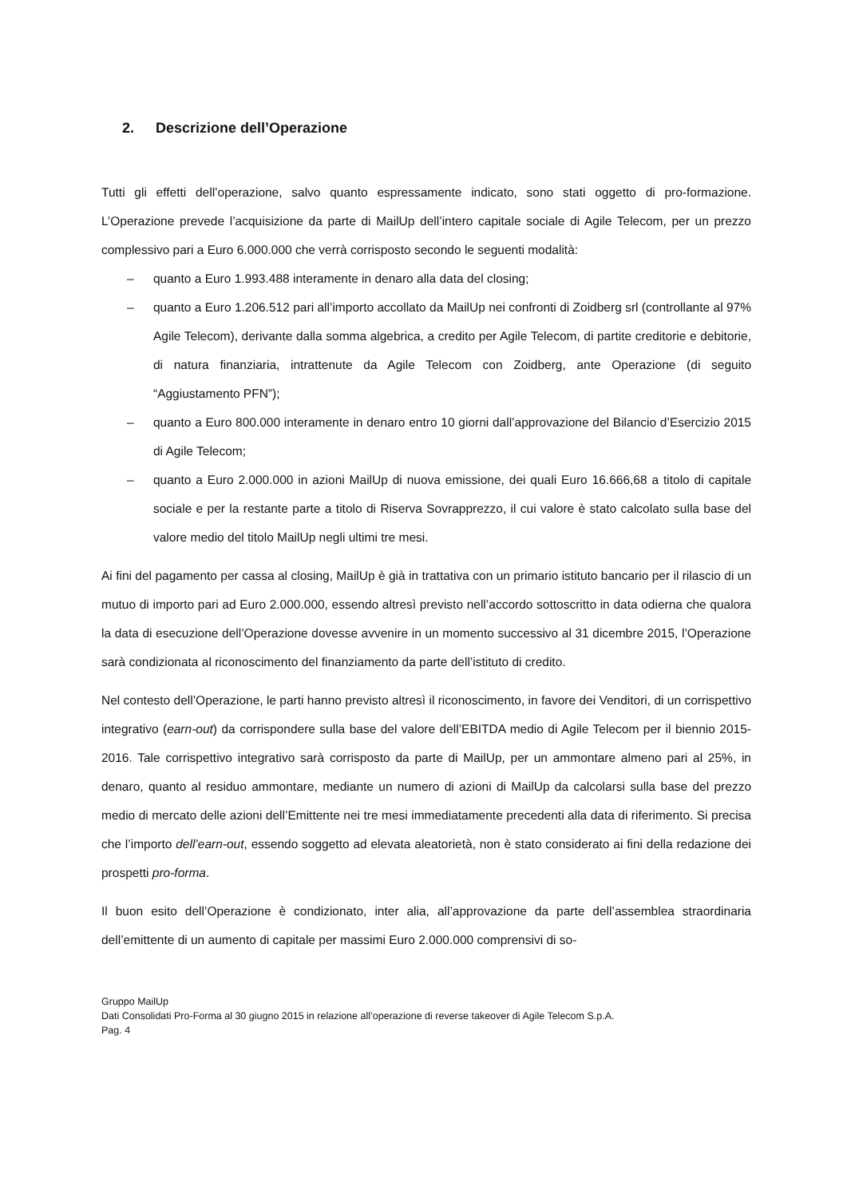2. Descrizione dell’Operazione
Tutti gli effetti dell’operazione, salvo quanto espressamente indicato, sono stati oggetto di pro-formazione. L’Operazione prevede l’acquisizione da parte di MailUp dell’intero capitale sociale di Agile Telecom, per un prezzo complessivo pari a Euro 6.000.000 che verrà corrisposto secondo le seguenti modalità:
– quanto a Euro 1.993.488 interamente in denaro alla data del closing;
– quanto a Euro 1.206.512 pari all’importo accollato da MailUp nei confronti di Zoidberg srl (controllante al 97% Agile Telecom), derivante dalla somma algebrica, a credito per Agile Telecom, di partite creditorie e debitorie, di natura finanziaria, intrattenute da Agile Telecom con Zoidberg, ante Operazione (di seguito “Aggiustamento PFN”);
– quanto a Euro 800.000 interamente in denaro entro 10 giorni dall’approvazione del Bilancio d’Esercizio 2015 di Agile Telecom;
– quanto a Euro 2.000.000 in azioni MailUp di nuova emissione, dei quali Euro 16.666,68 a titolo di capitale sociale e per la restante parte a titolo di Riserva Sovrapprezzo, il cui valore è stato calcolato sulla base del valore medio del titolo MailUp negli ultimi tre mesi.
Ai fini del pagamento per cassa al closing, MailUp è già in trattativa con un primario istituto bancario per il rilascio di un mutuo di importo pari ad Euro 2.000.000, essendo altresì previsto nell’accordo sottoscritto in data odierna che qualora la data di esecuzione dell’Operazione dovesse avvenire in un momento successivo al 31 dicembre 2015, l’Operazione sarà condizionata al riconoscimento del finanziamento da parte dell’istituto di credito.
Nel contesto dell’Operazione, le parti hanno previsto altresì il riconoscimento, in favore dei Venditori, di un corrispettivo integrativo (earn-out) da corrispondere sulla base del valore dell’EBITDA medio di Agile Telecom per il biennio 2015-2016. Tale corrispettivo integrativo sarà corrisposto da parte di MailUp, per un ammontare almeno pari al 25%, in denaro, quanto al residuo ammontare, mediante un numero di azioni di MailUp da calcolarsi sulla base del prezzo medio di mercato delle azioni dell’Emittente nei tre mesi immediatamente precedenti alla data di riferimento. Si precisa che l’importo dell’earn-out, essendo soggetto ad elevata aleatorietà, non è stato considerato ai fini della redazione dei prospetti pro-forma.
Il buon esito dell’Operazione è condizionato, inter alia, all’approvazione da parte dell’assemblea straordinaria dell’emittente di un aumento di capitale per massimi Euro 2.000.000 comprensivi di so-
Gruppo MailUp
Dati Consolidati Pro-Forma al 30 giugno 2015 in relazione all’operazione di reverse takeover di Agile Telecom S.p.A.
Pag. 4